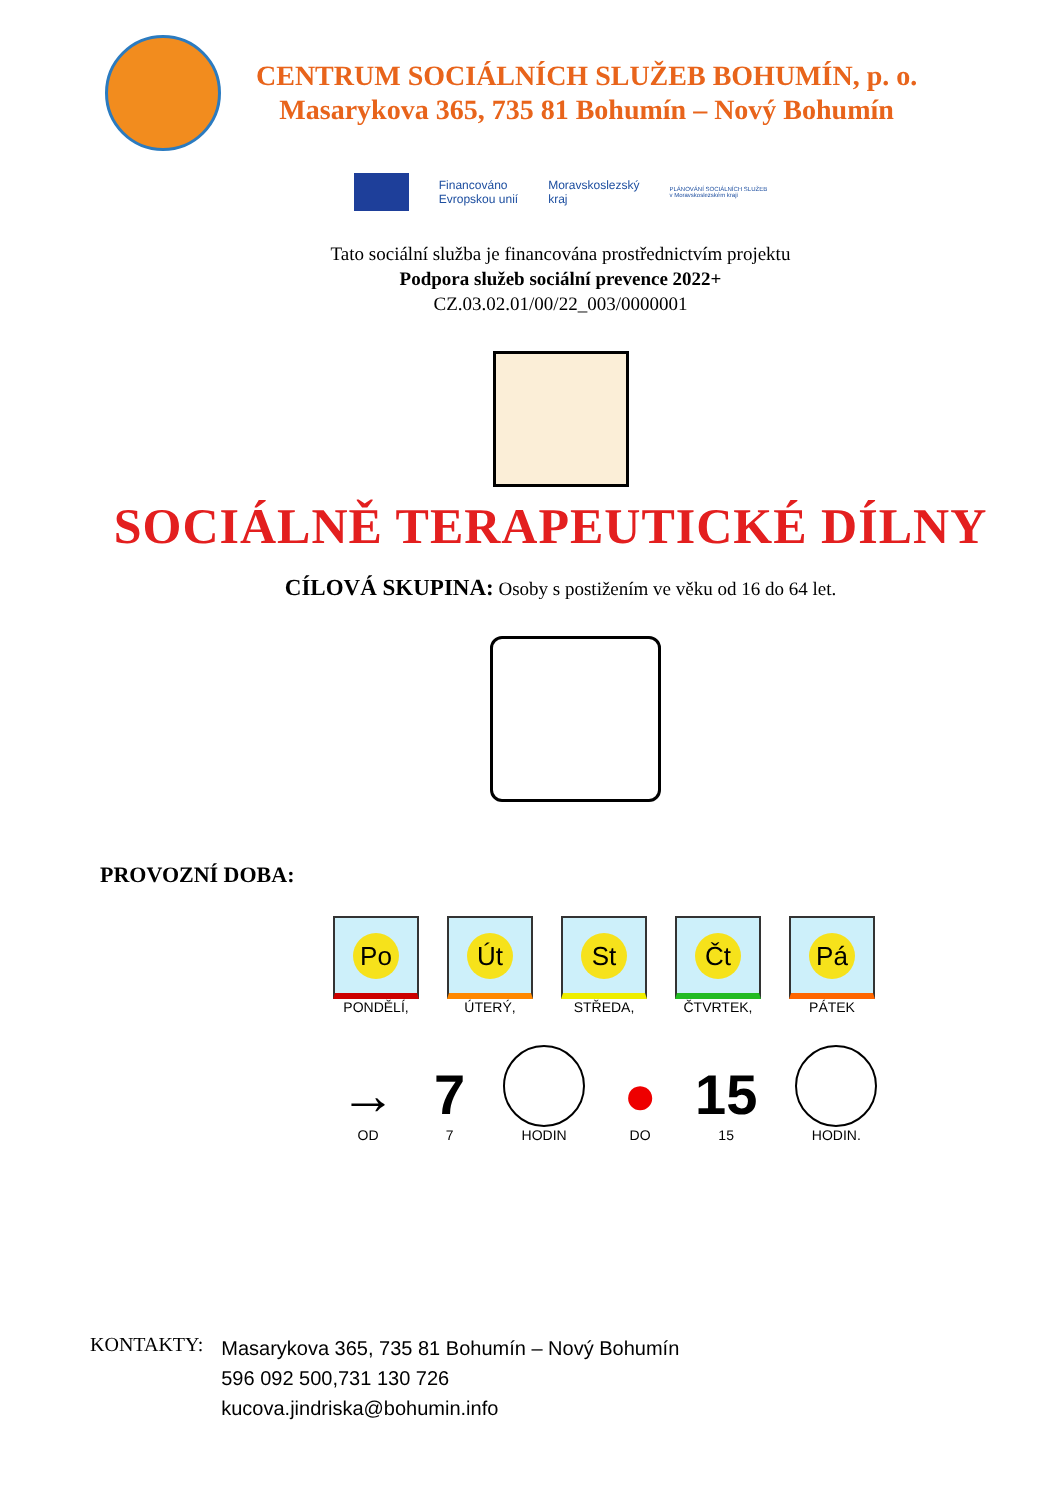CENTRUM SOCIÁLNÍCH SLUŽEB BOHUMÍN, p. o.
Masarykova 365, 735 81 Bohumín – Nový Bohumín
Financováno
Evropskou unií
Moravskoslezský
kraj
PLÁNOVÁNÍ SOCIÁLNÍCH SLUŽEB
v Moravskoslezském kraji
Tato sociální služba je financována prostřednictvím projektu
Podpora služeb sociální prevence 2022+
CZ.03.02.01/00/22_003/0000001
SOCIÁLNĚ TERAPEUTICKÉ DÍLNY
CÍLOVÁ SKUPINA: Osoby s postižením ve věku od 16 do 64 let.
PROVOZNÍ DOBA:
Po
PONDĚLÍ,
Út
ÚTERÝ,
St
STŘEDA,
Čt
ČTVRTEK,
Pá
PÁTEK
→
OD
7
7
HODIN
●
DO
15
15
HODIN.
KONTAKTY:
Masarykova 365, 735 81 Bohumín – Nový Bohumín
596 092 500,731 130 726
kucova.jindriska@bohumin.info